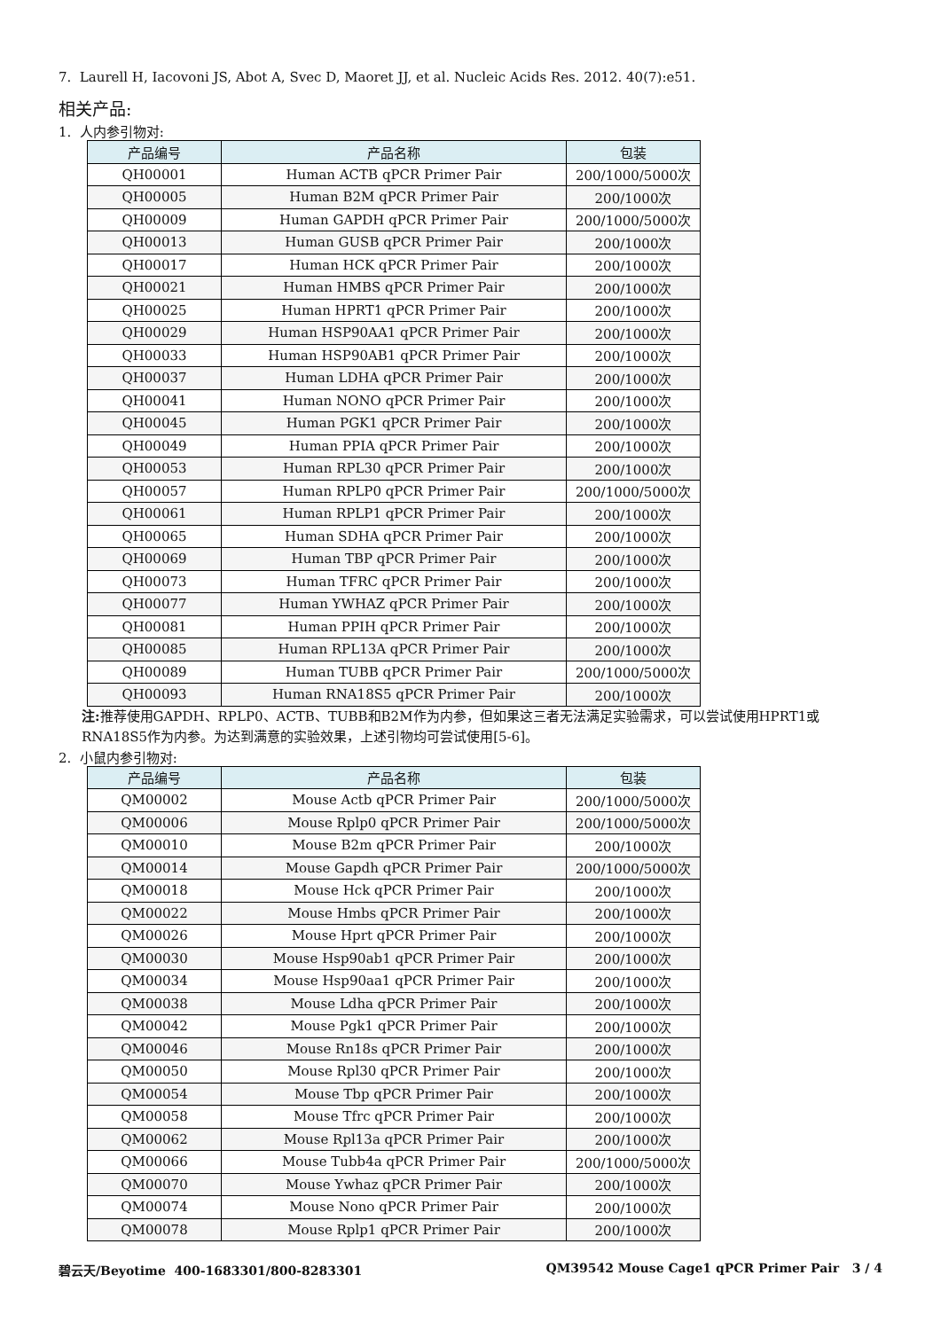7. Laurell H, Iacovoni JS, Abot A, Svec D, Maoret JJ, et al. Nucleic Acids Res. 2012. 40(7):e51.
相关产品:
1. 人内参引物对:
| 产品编号 | 产品名称 | 包装 |
| --- | --- | --- |
| QH00001 | Human ACTB qPCR Primer Pair | 200/1000/5000次 |
| QH00005 | Human B2M qPCR Primer Pair | 200/1000次 |
| QH00009 | Human GAPDH qPCR Primer Pair | 200/1000/5000次 |
| QH00013 | Human GUSB qPCR Primer Pair | 200/1000次 |
| QH00017 | Human HCK qPCR Primer Pair | 200/1000次 |
| QH00021 | Human HMBS qPCR Primer Pair | 200/1000次 |
| QH00025 | Human HPRT1 qPCR Primer Pair | 200/1000次 |
| QH00029 | Human HSP90AA1 qPCR Primer Pair | 200/1000次 |
| QH00033 | Human HSP90AB1 qPCR Primer Pair | 200/1000次 |
| QH00037 | Human LDHA qPCR Primer Pair | 200/1000次 |
| QH00041 | Human NONO qPCR Primer Pair | 200/1000次 |
| QH00045 | Human PGK1 qPCR Primer Pair | 200/1000次 |
| QH00049 | Human PPIA qPCR Primer Pair | 200/1000次 |
| QH00053 | Human RPL30 qPCR Primer Pair | 200/1000次 |
| QH00057 | Human RPLP0 qPCR Primer Pair | 200/1000/5000次 |
| QH00061 | Human RPLP1 qPCR Primer Pair | 200/1000次 |
| QH00065 | Human SDHA qPCR Primer Pair | 200/1000次 |
| QH00069 | Human TBP qPCR Primer Pair | 200/1000次 |
| QH00073 | Human TFRC qPCR Primer Pair | 200/1000次 |
| QH00077 | Human YWHAZ qPCR Primer Pair | 200/1000次 |
| QH00081 | Human PPIH qPCR Primer Pair | 200/1000次 |
| QH00085 | Human RPL13A qPCR Primer Pair | 200/1000次 |
| QH00089 | Human TUBB qPCR Primer Pair | 200/1000/5000次 |
| QH00093 | Human RNA18S5 qPCR Primer Pair | 200/1000次 |
注: 推荐使用GAPDH、RPLP0、ACTB、TUBB和B2M作为内参，但如果这三者无法满足实验需求，可以尝试使用HPRT1或RNA18S5作为内参。为达到满意的实验效果，上述引物均可尝试使用[5-6]。
2. 小鼠内参引物对:
| 产品编号 | 产品名称 | 包装 |
| --- | --- | --- |
| QM00002 | Mouse Actb qPCR Primer Pair | 200/1000/5000次 |
| QM00006 | Mouse Rplp0 qPCR Primer Pair | 200/1000/5000次 |
| QM00010 | Mouse B2m qPCR Primer Pair | 200/1000次 |
| QM00014 | Mouse Gapdh qPCR Primer Pair | 200/1000/5000次 |
| QM00018 | Mouse Hck qPCR Primer Pair | 200/1000次 |
| QM00022 | Mouse Hmbs qPCR Primer Pair | 200/1000次 |
| QM00026 | Mouse Hprt qPCR Primer Pair | 200/1000次 |
| QM00030 | Mouse Hsp90ab1 qPCR Primer Pair | 200/1000次 |
| QM00034 | Mouse Hsp90aa1 qPCR Primer Pair | 200/1000次 |
| QM00038 | Mouse Ldha qPCR Primer Pair | 200/1000次 |
| QM00042 | Mouse Pgk1 qPCR Primer Pair | 200/1000次 |
| QM00046 | Mouse Rn18s qPCR Primer Pair | 200/1000次 |
| QM00050 | Mouse Rpl30 qPCR Primer Pair | 200/1000次 |
| QM00054 | Mouse Tbp qPCR Primer Pair | 200/1000次 |
| QM00058 | Mouse Tfrc qPCR Primer Pair | 200/1000次 |
| QM00062 | Mouse Rpl13a qPCR Primer Pair | 200/1000次 |
| QM00066 | Mouse Tubb4a qPCR Primer Pair | 200/1000/5000次 |
| QM00070 | Mouse Ywhaz qPCR Primer Pair | 200/1000次 |
| QM00074 | Mouse Nono qPCR Primer Pair | 200/1000次 |
| QM00078 | Mouse Rplp1 qPCR Primer Pair | 200/1000次 |
碧云天/Beyotime 400-1683301/800-8283301 QM39542 Mouse Cage1 qPCR Primer Pair 3 / 4